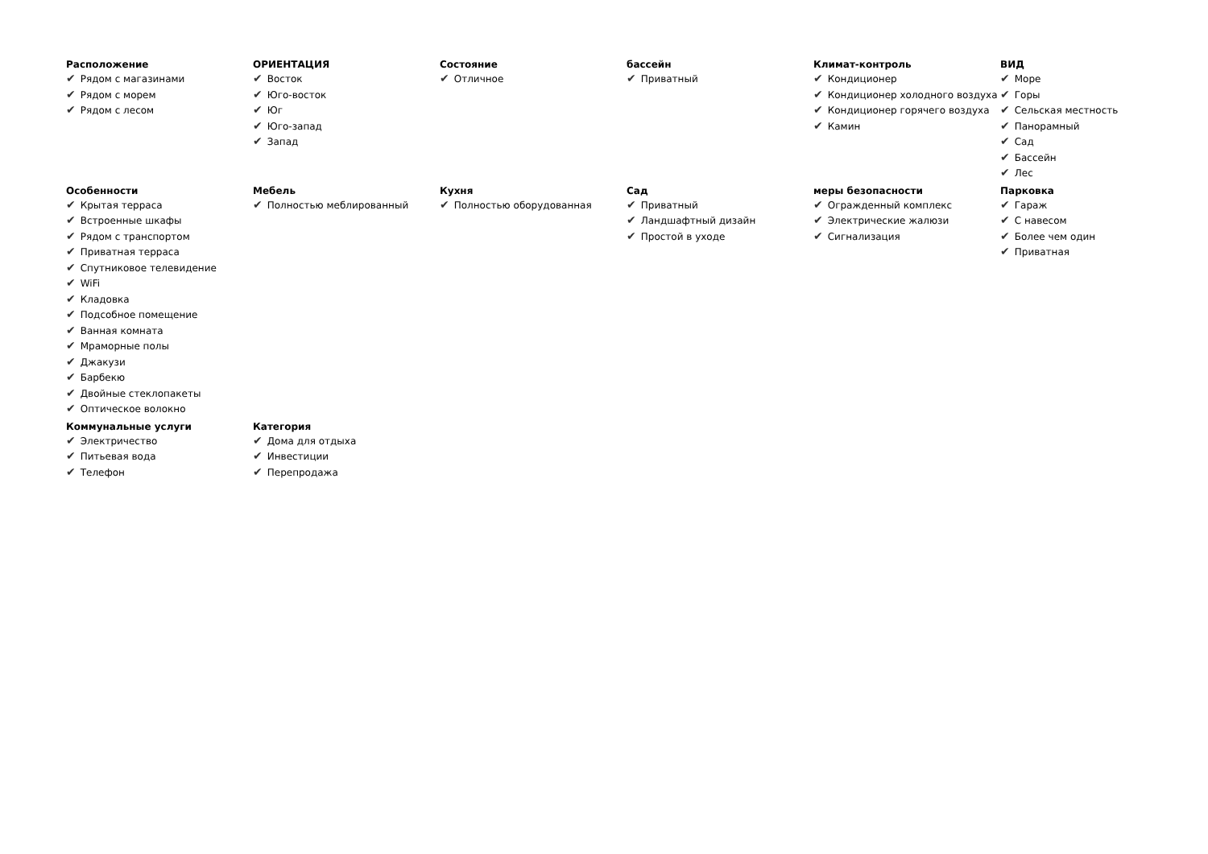Расположение
✔ Рядом с магазинами
✔ Рядом с морем
✔ Рядом с лесом
ОРИЕНТАЦИЯ
✔ Восток
✔ Юго-восток
✔ Юг
✔ Юго-запад
✔ Запад
Состояние
✔ Отличное
бассейн
✔ Приватный
Климат-контроль
✔ Кондиционер
✔ Кондиционер холодного воздуха
✔ Кондиционер горячего воздуха
✔ Камин
ВИД
✔ Море
✔ Горы
✔ Сельская местность
✔ Панорамный
✔ Сад
✔ Бассейн
✔ Лес
Особенности
✔ Крытая терраса
✔ Встроенные шкафы
✔ Рядом с транспортом
✔ Приватная терраса
✔ Спутниковое телевидение
✔ WiFi
✔ Кладовка
✔ Подсобное помещение
✔ Ванная комната
✔ Мраморные полы
✔ Джакузи
✔ Барбекю
✔ Двойные стеклопакеты
✔ Оптическое волокно
Мебель
✔ Полностью меблированный
Кухня
✔ Полностью оборудованная
Сад
✔ Приватный
✔ Ландшафтный дизайн
✔ Простой в уходе
меры безопасности
✔ Огражденный комплекс
✔ Электрические жалюзи
✔ Сигнализация
Парковка
✔ Гараж
✔ С навесом
✔ Более чем один
✔ Приватная
Коммунальные услуги
✔ Электричество
✔ Питьевая вода
✔ Телефон
Категория
✔ Дома для отдыха
✔ Инвестиции
✔ Перепродажа